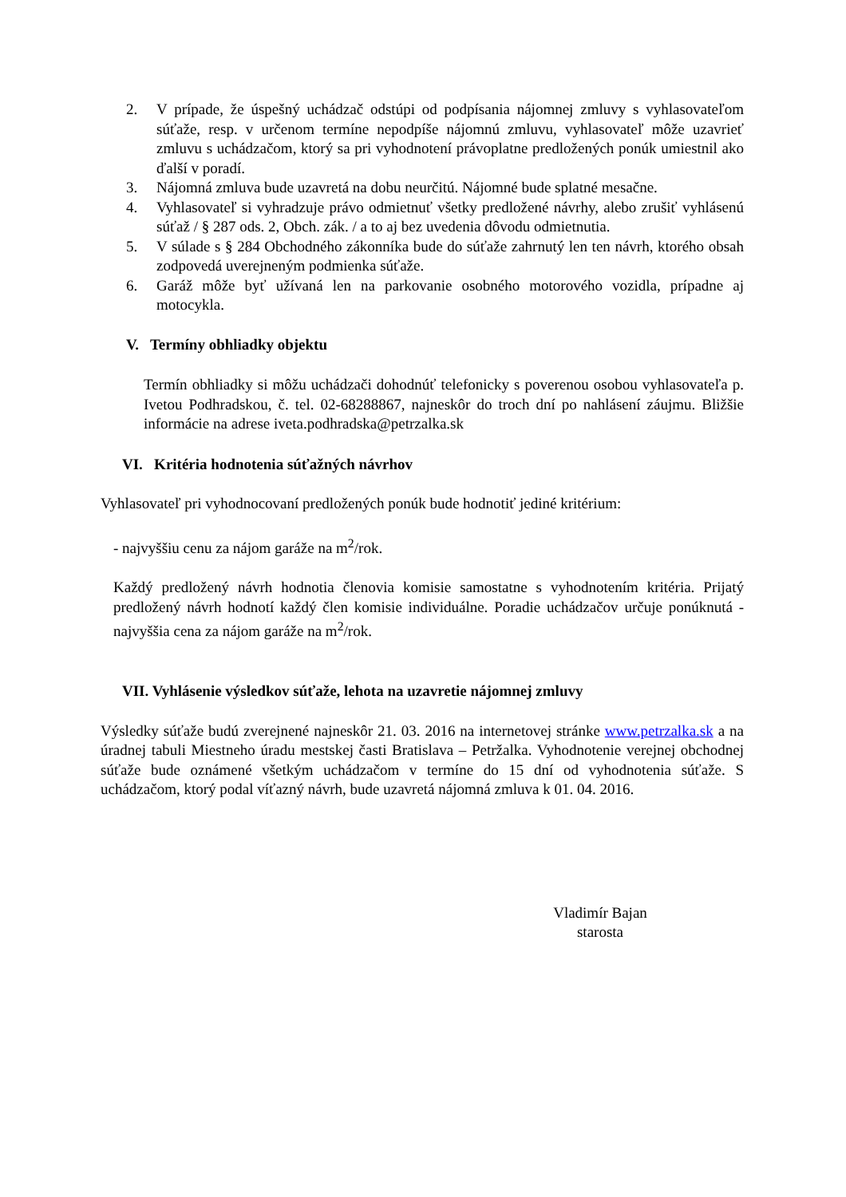2. V prípade, že úspešný uchádzač odstúpi od podpísania nájomnej zmluvy s vyhlasovateľom súťaže, resp. v určenom termíne nepodpíše nájomnú zmluvu, vyhlasovateľ môže uzavrieť zmluvu s uchádzačom, ktorý sa pri vyhodnotení právoplatne predložených ponúk umiestnil ako ďalší v poradí.
3. Nájomná zmluva bude uzavretá na dobu neurčitú. Nájomné bude splatné mesačne.
4. Vyhlasovateľ si vyhradzuje právo odmietnuť všetky predložené návrhy, alebo zrušiť vyhlásenú súťaž / § 287 ods. 2, Obch. zák. / a to aj bez uvedenia dôvodu odmietnutia.
5. V súlade s § 284 Obchodného zákonníka bude do súťaže zahrnutý len ten návrh, ktorého obsah zodpovedá uverejneným podmienka súťaže.
6. Garáž môže byť užívaná len na parkovanie osobného motorového vozidla, prípadne aj motocykla.
V. Termíny obhliadky objektu
Termín obhliadky si môžu uchádzači dohodnúť telefonicky s poverenou osobou vyhlasovateľa p. Ivetou Podhradskou, č. tel. 02-68288867, najneskôr do troch dní po nahlásení záujmu. Bližšie informácie na adrese iveta.podhradska@petrzalka.sk
VI. Kritéria hodnotenia súťažných návrhov
Vyhlasovateľ pri vyhodnocovaní predložených ponúk bude hodnotiť jediné kritérium:
- najvyššiu cenu za nájom garáže na m<sup>2</sup>/rok.
Každý predložený návrh hodnotia členovia komisie samostatne s vyhodnotením kritéria. Prijatý predložený návrh hodnotí každý člen komisie individuálne. Poradie uchádzačov určuje ponúknutá - najvyššia cena za nájom garáže na m<sup>2</sup>/rok.
VII. Vyhlásenie výsledkov súťaže, lehota na uzavretie nájomnej zmluvy
Výsledky súťaže budú zverejnené najneskôr 21. 03. 2016 na internetovej stránke www.petrzalka.sk a na úradnej tabuli Miestneho úradu mestskej časti Bratislava – Petržalka. Vyhodnotenie verejnej obchodnej súťaže bude oznámené všetkým uchádzačom v termíne do 15 dní od vyhodnotenia súťaže. S uchádzačom, ktorý podal víťazný návrh, bude uzavretá nájomná zmluva k 01. 04. 2016.
Vladimír Bajan
starosta